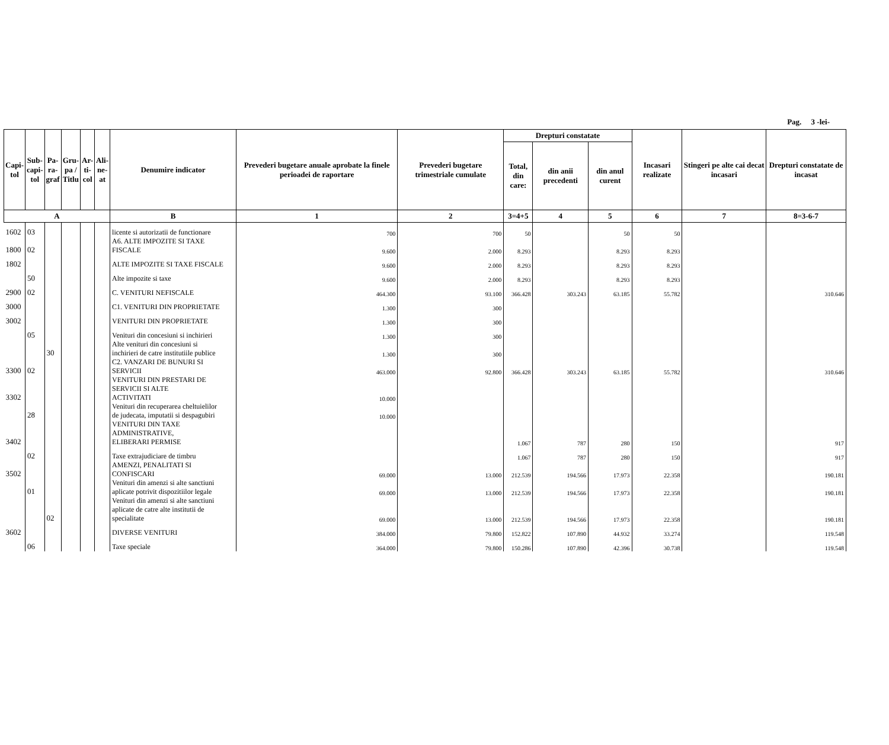Pag. 3 -lei-
| Capi- tol | Sub- capi- tol | Pa- ra- graf | Gru- pa / Titlu | Ar- ti- col | Ali- ne- at | Denumire indicator | Prevederi bugetare anuale aprobate la finele perioadei de raportare | Prevederi bugetare trimestriale cumulate | Drepturi constatate | | | Incasari realizate | Stingeri pe alte cai decat incasari | Drepturi constatate de incasat |
| --- | --- | --- | --- | --- | --- | --- | --- | --- | --- | --- | --- | --- | --- | --- |
| | | | | | | | | | Total, din care: | din anii precedenti | din anul curent | | | |
| A | | | | | | B | 1 | 2 | 3=4+5 | 4 | 5 | 6 | 7 | 8=3-6-7 |
| 1602 | 03 | | | | | licente si autorizatii de functionare | 700 | 700 | 50 | | 50 | 50 | | |
| 1800 | 02 | | | | | A6. ALTE IMPOZITE SI TAXE FISCALE | 9.600 | 2.000 | 8.293 | | 8.293 | 8.293 | | |
| 1802 | | | | | | ALTE IMPOZITE SI TAXE FISCALE | 9.600 | 2.000 | 8.293 | | 8.293 | 8.293 | | |
| | 50 | | | | | Alte impozite si taxe | 9.600 | 2.000 | 8.293 | | 8.293 | 8.293 | | |
| 2900 | 02 | | | | | C. VENITURI NEFISCALE | 464.300 | 93.100 | 366.428 | 303.243 | 63.185 | 55.782 | | 310.646 |
| 3000 | | | | | | C1. VENITURI DIN PROPRIETATE | 1.300 | 300 | | | | | | |
| 3002 | | | | | | VENITURI DIN PROPRIETATE | 1.300 | 300 | | | | | | |
| | 05 | | | | | Venituri din concesiuni si inchirieri | 1.300 | 300 | | | | | | |
| | | 30 | | | | Alte venituri din concesiuni si inchirieri de catre institutiile publice | 1.300 | 300 | | | | | | |
| 3300 | 02 | | | | | C2. VANZARI DE BUNURI SI SERVICII | 463.000 | 92.800 | 366.428 | 303.243 | 63.185 | 55.782 | | 310.646 |
| 3302 | | | | | | VENITURI DIN PRESTARI DE SERVICII SI ALTE ACTIVITATI | 10.000 | | | | | | | |
| | 28 | | | | | Venituri din recuperarea cheltuielilor de judecata, imputatii si despagubiri | 10.000 | | | | | | | |
| 3402 | | | | | | VENITURI DIN TAXE ADMINISTRATIVE, ELIBERARI PERMISE | | | 1.067 | 787 | 280 | 150 | | 917 |
| | 02 | | | | | Taxe extrajudiciare de timbru | | | 1.067 | 787 | 280 | 150 | | 917 |
| 3502 | | | | | | AMENZI, PENALITATI SI CONFISCARI | 69.000 | 13.000 | 212.539 | 194.566 | 17.973 | 22.358 | | 190.181 |
| | 01 | | | | | Venituri din amenzi si alte sanctiuni aplicate potrivit dispozitiilor legale | 69.000 | 13.000 | 212.539 | 194.566 | 17.973 | 22.358 | | 190.181 |
| | | 02 | | | | Venituri din amenzi si alte sanctiuni aplicate de catre alte institutii de specialitate | 69.000 | 13.000 | 212.539 | 194.566 | 17.973 | 22.358 | | 190.181 |
| 3602 | | | | | | DIVERSE VENITURI | 384.000 | 79.800 | 152.822 | 107.890 | 44.932 | 33.274 | | 119.548 |
| | 06 | | | | | Taxe speciale | 364.000 | 79.800 | 150.286 | 107.890 | 42.396 | 30.738 | | 119.548 |